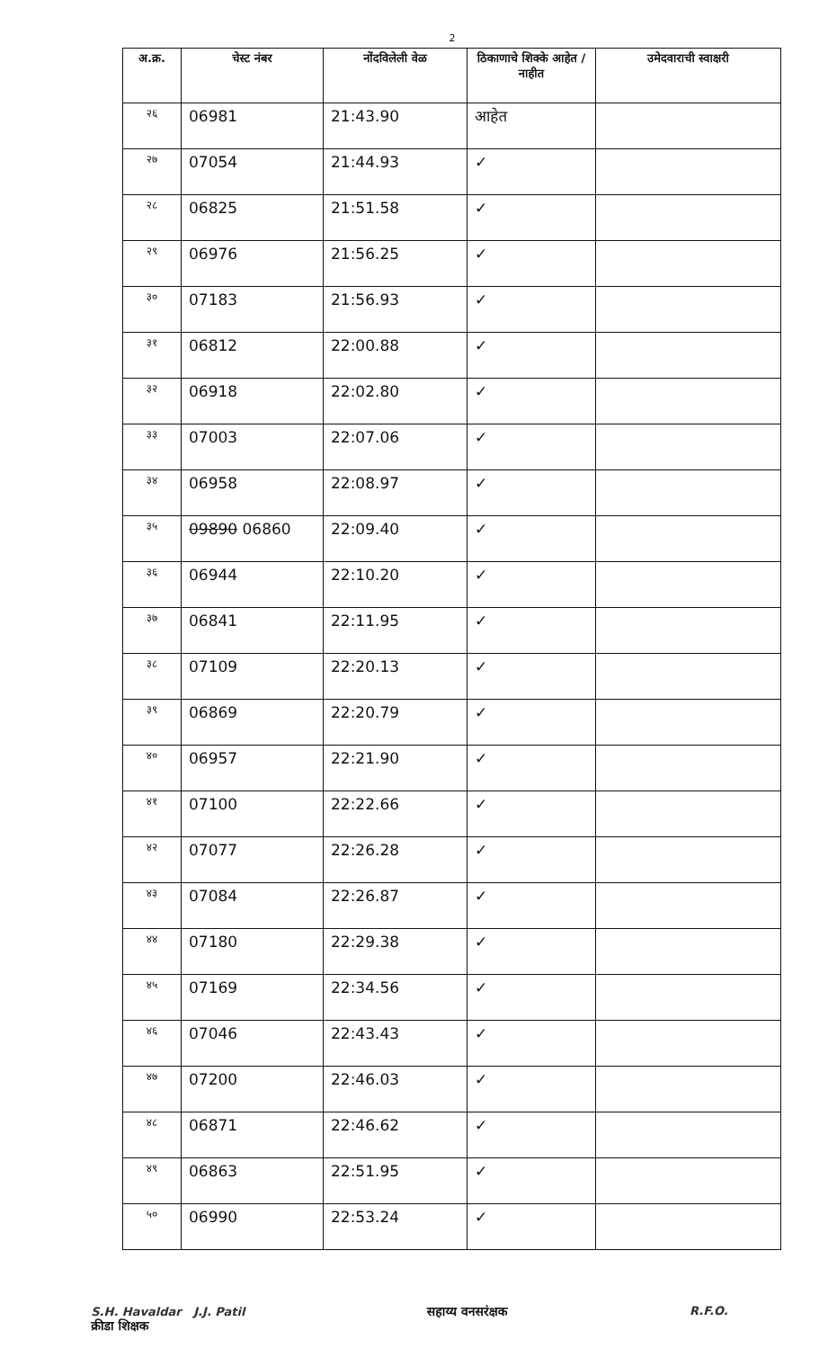2
| अ.क्र. | चेस्ट नंबर | नोंदविलेली वेळ | ठिकाणाचे शिक्के आहेत / नाहीत | उमेदवाराची स्वाक्षरी |
| --- | --- | --- | --- | --- |
| २६ | 06981 | 21:43.90 | आहेत | |
| २७ | 07054 | 21:44.93 | ✓ | |
| २८ | 06825 | 21:51.58 | ✓ | |
| २९ | 06976 | 21:56.25 | ✓ | |
| ३० | 07183 | 21:56.93 | ✓ | |
| ३१ | 06812 | 22:00.88 | ✓ | |
| ३२ | 06918 | 22:02.80 | ✓ | |
| ३३ | 07003 | 22:07.06 | ✓ | |
| ३४ | 06958 | 22:08.97 | ✓ | |
| ३५ | 09890 06860 | 22:09.40 | ✓ | |
| ३६ | 06944 | 22:10.20 | ✓ | |
| ३७ | 06841 | 22:11.95 | ✓ | |
| ३८ | 07109 | 22:20.13 | ✓ | |
| ३९ | 06869 | 22:20.79 | ✓ | |
| ४० | 06957 | 22:21.90 | ✓ | |
| ४१ | 07100 | 22:22.66 | ✓ | |
| ४२ | 07077 | 22:26.28 | ✓ | |
| ४३ | 07084 | 22:26.87 | ✓ | |
| ४४ | 07180 | 22:29.38 | ✓ | |
| ४५ | 07169 | 22:34.56 | ✓ | |
| ४६ | 07046 | 22:43.43 | ✓ | |
| ४७ | 07200 | 22:46.03 | ✓ | |
| ४८ | 06871 | 22:46.62 | ✓ | |
| ४९ | 06863 | 22:51.95 | ✓ | |
| ५० | 06990 | 22:53.24 | ✓ | |
S.H. Havaldar J.J. Patil
क्रीडा शिक्षक सहाय्य वनसरंक्षक R.F.O.